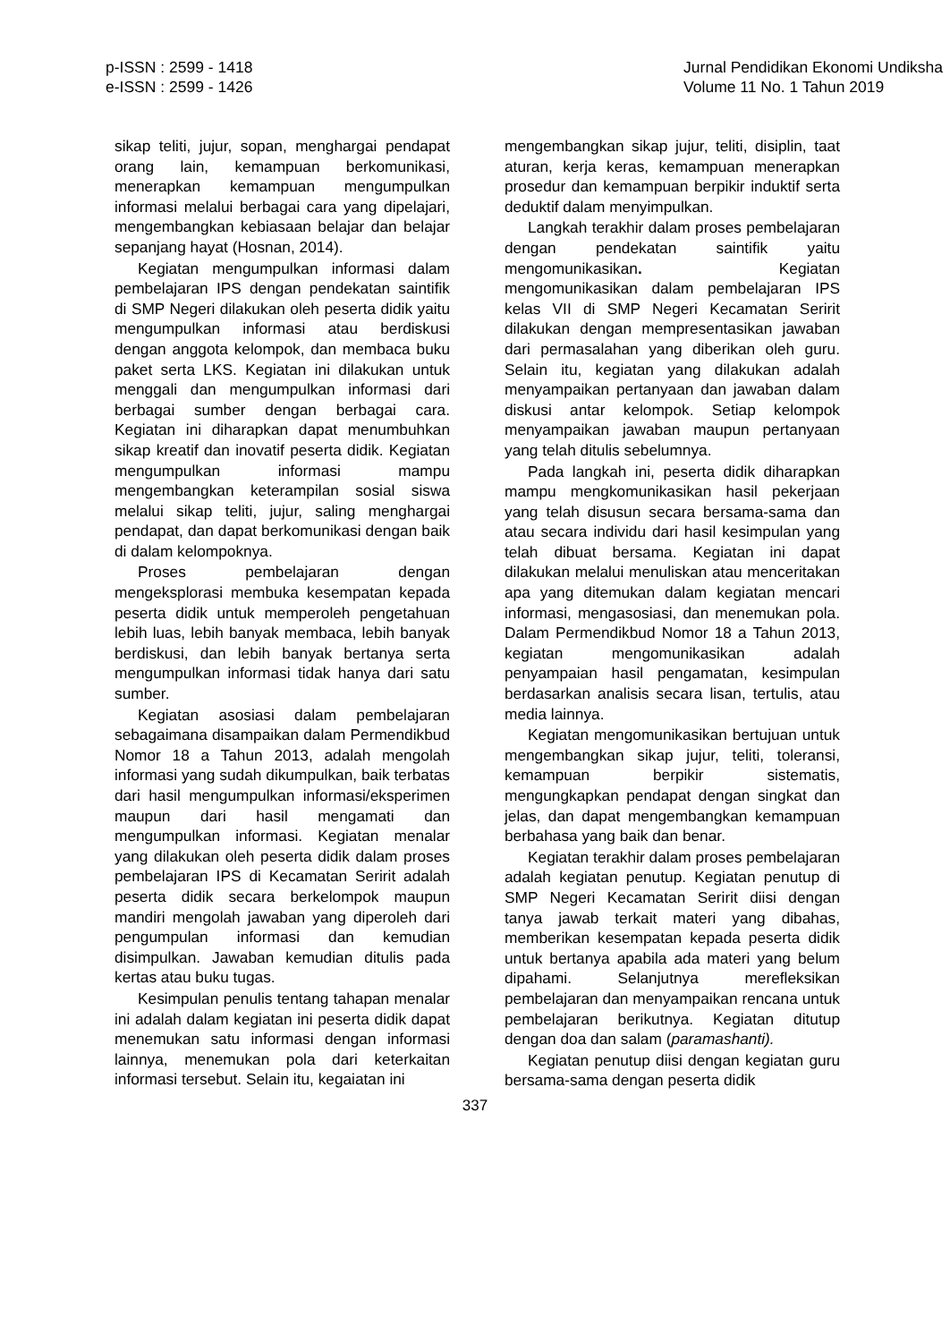p-ISSN : 2599 - 1418
e-ISSN : 2599 - 1426
Jurnal Pendidikan Ekonomi Undiksha
Volume 11 No. 1 Tahun 2019
sikap teliti, jujur, sopan, menghargai pendapat orang lain, kemampuan berkomunikasi, menerapkan kemampuan mengumpulkan informasi melalui berbagai cara yang dipelajari, mengembangkan kebiasaan belajar dan belajar sepanjang hayat (Hosnan, 2014).
Kegiatan mengumpulkan informasi dalam pembelajaran IPS dengan pendekatan saintifik di SMP Negeri dilakukan oleh peserta didik yaitu mengumpulkan informasi atau berdiskusi dengan anggota kelompok, dan membaca buku paket serta LKS. Kegiatan ini dilakukan untuk menggali dan mengumpulkan informasi dari berbagai sumber dengan berbagai cara. Kegiatan ini diharapkan dapat menumbuhkan sikap kreatif dan inovatif peserta didik. Kegiatan mengumpulkan informasi mampu mengembangkan keterampilan sosial siswa melalui sikap teliti, jujur, saling menghargai pendapat, dan dapat berkomunikasi dengan baik di dalam kelompoknya.
Proses pembelajaran dengan mengeksplorasi membuka kesempatan kepada peserta didik untuk memperoleh pengetahuan lebih luas, lebih banyak membaca, lebih banyak berdiskusi, dan lebih banyak bertanya serta mengumpulkan informasi tidak hanya dari satu sumber.
Kegiatan asosiasi dalam pembelajaran sebagaimana disampaikan dalam Permendikbud Nomor 18 a Tahun 2013, adalah mengolah informasi yang sudah dikumpulkan, baik terbatas dari hasil mengumpulkan informasi/eksperimen maupun dari hasil mengamati dan mengumpulkan informasi. Kegiatan menalar yang dilakukan oleh peserta didik dalam proses pembelajaran IPS di Kecamatan Seririt adalah peserta didik secara berkelompok maupun mandiri mengolah jawaban yang diperoleh dari pengumpulan informasi dan kemudian disimpulkan. Jawaban kemudian ditulis pada kertas atau buku tugas.
Kesimpulan penulis tentang tahapan menalar ini adalah dalam kegiatan ini peserta didik dapat menemukan satu informasi dengan informasi lainnya, menemukan pola dari keterkaitan informasi tersebut. Selain itu, kegaiatan ini
mengembangkan sikap jujur, teliti, disiplin, taat aturan, kerja keras, kemampuan menerapkan prosedur dan kemampuan berpikir induktif serta deduktif dalam menyimpulkan.
Langkah terakhir dalam proses pembelajaran dengan pendekatan saintifik yaitu mengomunikasikan. Kegiatan mengomunikasikan dalam pembelajaran IPS kelas VII di SMP Negeri Kecamatan Seririt dilakukan dengan mempresentasikan jawaban dari permasalahan yang diberikan oleh guru. Selain itu, kegiatan yang dilakukan adalah menyampaikan pertanyaan dan jawaban dalam diskusi antar kelompok. Setiap kelompok menyampaikan jawaban maupun pertanyaan yang telah ditulis sebelumnya.
Pada langkah ini, peserta didik diharapkan mampu mengkomunikasikan hasil pekerjaan yang telah disusun secara bersama-sama dan atau secara individu dari hasil kesimpulan yang telah dibuat bersama. Kegiatan ini dapat dilakukan melalui menuliskan atau menceritakan apa yang ditemukan dalam kegiatan mencari informasi, mengasosiasi, dan menemukan pola. Dalam Permendikbud Nomor 18 a Tahun 2013, kegiatan mengomunikasikan adalah penyampaian hasil pengamatan, kesimpulan berdasarkan analisis secara lisan, tertulis, atau media lainnya.
Kegiatan mengomunikasikan bertujuan untuk mengembangkan sikap jujur, teliti, toleransi, kemampuan berpikir sistematis, mengungkapkan pendapat dengan singkat dan jelas, dan dapat mengembangkan kemampuan berbahasa yang baik dan benar.
Kegiatan terakhir dalam proses pembelajaran adalah kegiatan penutup. Kegiatan penutup di SMP Negeri Kecamatan Seririt diisi dengan tanya jawab terkait materi yang dibahas, memberikan kesempatan kepada peserta didik untuk bertanya apabila ada materi yang belum dipahami. Selanjutnya merefleksikan pembelajaran dan menyampaikan rencana untuk pembelajaran berikutnya. Kegiatan ditutup dengan doa dan salam (paramashanti).
Kegiatan penutup diisi dengan kegiatan guru bersama-sama dengan peserta didik
337